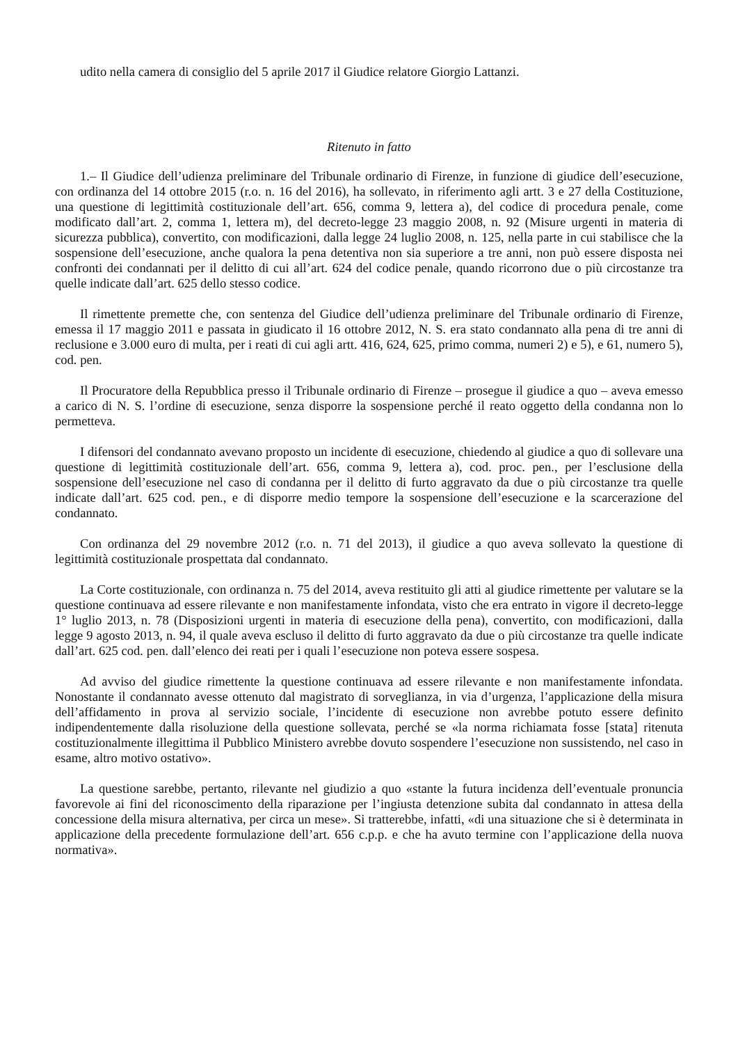udito nella camera di consiglio del 5 aprile 2017 il Giudice relatore Giorgio Lattanzi.
Ritenuto in fatto
1.– Il Giudice dell’udienza preliminare del Tribunale ordinario di Firenze, in funzione di giudice dell’esecuzione, con ordinanza del 14 ottobre 2015 (r.o. n. 16 del 2016), ha sollevato, in riferimento agli artt. 3 e 27 della Costituzione, una questione di legittimità costituzionale dell’art. 656, comma 9, lettera a), del codice di procedura penale, come modificato dall’art. 2, comma 1, lettera m), del decreto-legge 23 maggio 2008, n. 92 (Misure urgenti in materia di sicurezza pubblica), convertito, con modificazioni, dalla legge 24 luglio 2008, n. 125, nella parte in cui stabilisce che la sospensione dell’esecuzione, anche qualora la pena detentiva non sia superiore a tre anni, non può essere disposta nei confronti dei condannati per il delitto di cui all’art. 624 del codice penale, quando ricorrono due o più circostanze tra quelle indicate dall’art. 625 dello stesso codice.
Il rimettente premette che, con sentenza del Giudice dell’udienza preliminare del Tribunale ordinario di Firenze, emessa il 17 maggio 2011 e passata in giudicato il 16 ottobre 2012, N. S. era stato condannato alla pena di tre anni di reclusione e 3.000 euro di multa, per i reati di cui agli artt. 416, 624, 625, primo comma, numeri 2) e 5), e 61, numero 5), cod. pen.
Il Procuratore della Repubblica presso il Tribunale ordinario di Firenze – prosegue il giudice a quo – aveva emesso a carico di N. S. l’ordine di esecuzione, senza disporre la sospensione perché il reato oggetto della condanna non lo permetteva.
I difensori del condannato avevano proposto un incidente di esecuzione, chiedendo al giudice a quo di sollevare una questione di legittimità costituzionale dell’art. 656, comma 9, lettera a), cod. proc. pen., per l’esclusione della sospensione dell’esecuzione nel caso di condanna per il delitto di furto aggravato da due o più circostanze tra quelle indicate dall’art. 625 cod. pen., e di disporre medio tempore la sospensione dell’esecuzione e la scarcerazione del condannato.
Con ordinanza del 29 novembre 2012 (r.o. n. 71 del 2013), il giudice a quo aveva sollevato la questione di legittimità costituzionale prospettata dal condannato.
La Corte costituzionale, con ordinanza n. 75 del 2014, aveva restituito gli atti al giudice rimettente per valutare se la questione continuava ad essere rilevante e non manifestamente infondata, visto che era entrato in vigore il decreto-legge 1° luglio 2013, n. 78 (Disposizioni urgenti in materia di esecuzione della pena), convertito, con modificazioni, dalla legge 9 agosto 2013, n. 94, il quale aveva escluso il delitto di furto aggravato da due o più circostanze tra quelle indicate dall’art. 625 cod. pen. dall’elenco dei reati per i quali l’esecuzione non poteva essere sospesa.
Ad avviso del giudice rimettente la questione continuava ad essere rilevante e non manifestamente infondata. Nonostante il condannato avesse ottenuto dal magistrato di sorveglianza, in via d’urgenza, l’applicazione della misura dell’affidamento in prova al servizio sociale, l’incidente di esecuzione non avrebbe potuto essere definito indipendentemente dalla risoluzione della questione sollevata, perché se «la norma richiamata fosse [stata] ritenuta costituzionalmente illegittima il Pubblico Ministero avrebbe dovuto sospendere l’esecuzione non sussistendo, nel caso in esame, altro motivo ostativo».
La questione sarebbe, pertanto, rilevante nel giudizio a quo «stante la futura incidenza dell’eventuale pronuncia favorevole ai fini del riconoscimento della riparazione per l’ingiusta detenzione subita dal condannato in attesa della concessione della misura alternativa, per circa un mese». Si tratterebbe, infatti, «di una situazione che si è determinata in applicazione della precedente formulazione dell’art. 656 c.p.p. e che ha avuto termine con l’applicazione della nuova normativa».